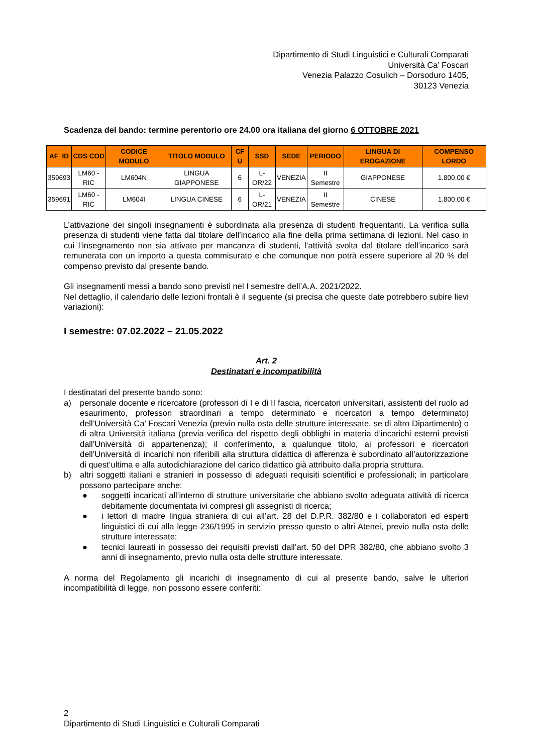Dipartimento di Studi Linguistici e Culturali Comparati
Università Ca’ Foscari
Venezia Palazzo Cosulich – Dorsoduro 1405,
30123 Venezia
Scadenza del bando: termine perentorio ore 24.00 ora italiana del giorno 6 OTTOBRE 2021
| AF_ID | CDS COD | CODICE MODULO | TITOLO MODULO | CF U | SSD | SEDE | PERIODO | LINGUA DI EROGAZIONE | COMPENSO LORDO |
| --- | --- | --- | --- | --- | --- | --- | --- | --- | --- |
| 359693 | LM60 - RIC | LM604N | LINGUA GIAPPONESE | 6 | L-OR/22 | VENEZIA | II Semestre | GIAPPONESE | 1.800,00 € |
| 359691 | LM60 - RIC | LM604I | LINGUA CINESE | 6 | L-OR/21 | VENEZIA | II Semestre | CINESE | 1.800,00 € |
L’attivazione dei singoli insegnamenti è subordinata alla presenza di studenti frequentanti. La verifica sulla presenza di studenti viene fatta dal titolare dell’incarico alla fine della prima settimana di lezioni. Nel caso in cui l’insegnamento non sia attivato per mancanza di studenti, l’attività svolta dal titolare dell’incarico sarà remunerata con un importo a questa commisurato e che comunque non potrà essere superiore al 20 % del compenso previsto dal presente bando.
Gli insegnamenti messi a bando sono previsti nel I semestre dell’A.A. 2021/2022.
Nel dettaglio, il calendario delle lezioni frontali è il seguente (si precisa che queste date potrebbero subire lievi variazioni):
I semestre: 07.02.2022 – 21.05.2022
Art. 2
Destinatari e incompatibilità
I destinatari del presente bando sono:
a) personale docente e ricercatore (professori di I e di II fascia, ricercatori universitari, assistenti del ruolo ad esaurimento, professori straordinari a tempo determinato e ricercatori a tempo determinato) dell’Università Ca’ Foscari Venezia (previo nulla osta delle strutture interessate, se di altro Dipartimento) o di altra Università italiana (previa verifica del rispetto degli obblighi in materia d’incarichi esterni previsti dall’Università di appartenenza); il conferimento, a qualunque titolo, ai professori e ricercatori dell’Università di incarichi non riferibili alla struttura didattica di afferenza è subordinato all’autorizzazione di quest’ultima e alla autodichiarazione del carico didattico già attribuito dalla propria struttura.
b) altri soggetti italiani e stranieri in possesso di adeguati requisiti scientifici e professionali; in particolare possono partecipare anche:
● soggetti incaricati all’interno di strutture universitarie che abbiano svolto adeguata attività di ricerca debitamente documentata ivi compresi gli assegnisti di ricerca;
● i lettori di madre lingua straniera di cui all’art. 28 del D.P.R. 382/80 e i collaboratori ed esperti linguistici di cui alla legge 236/1995 in servizio presso questo o altri Atenei, previo nulla osta delle strutture interessate;
● tecnici laureati in possesso dei requisiti previsti dall’art. 50 del DPR 382/80, che abbiano svolto 3 anni di insegnamento, previo nulla osta delle strutture interessate.
A norma del Regolamento gli incarichi di insegnamento di cui al presente bando, salve le ulteriori incompatibilità di legge, non possono essere conferiti:
2
Dipartimento di Studi Linguistici e Culturali Comparati